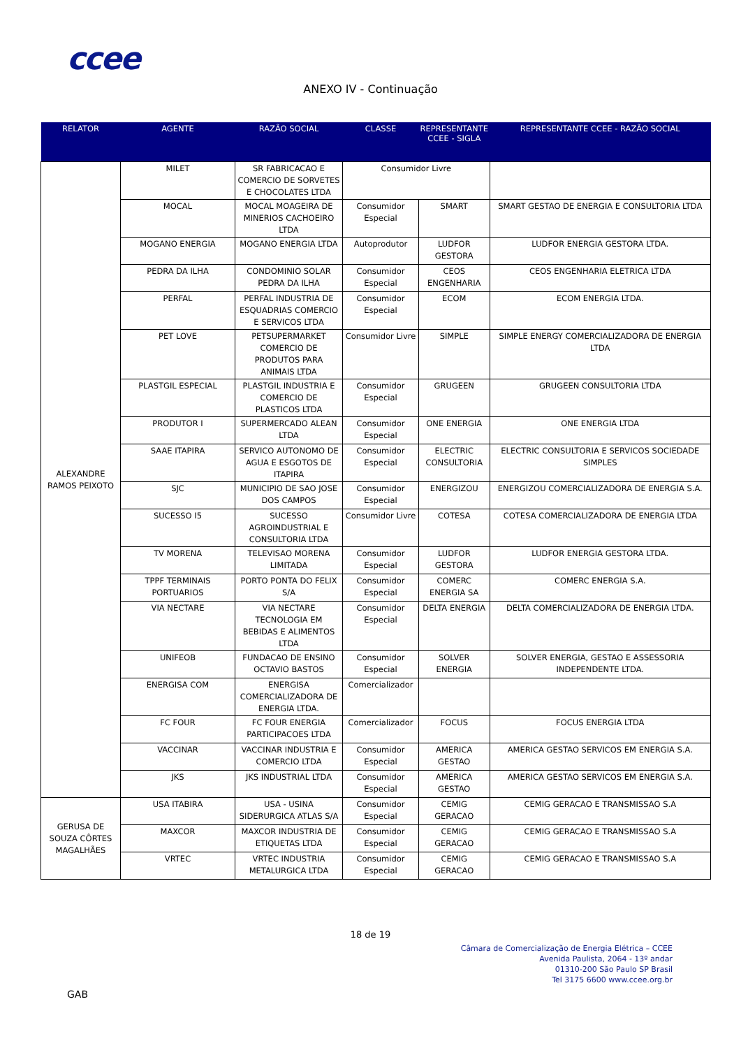ccee
ANEXO IV - Continuação
| RELATOR | AGENTE | RAZÃO SOCIAL | CLASSE | REPRESENTANTE CCEE - SIGLA | REPRESENTANTE CCEE - RAZÃO SOCIAL |
| --- | --- | --- | --- | --- | --- |
| ALEXANDRE RAMOS PEIXOTO | MILET | SR FABRICACAO E COMERCIO DE SORVETES E CHOCOLATES LTDA | Consumidor Livre | | |
| | MOCAL | MOCAL MOAGEIRA DE MINERIOS CACHOEIRO LTDA | Consumidor Especial | SMART | SMART GESTAO DE ENERGIA E CONSULTORIA LTDA |
| | MOGANO ENERGIA | MOGANO ENERGIA LTDA | Autoprodutor | LUDFOR GESTORA | LUDFOR ENERGIA GESTORA LTDA. |
| | PEDRA DA ILHA | CONDOMINIO SOLAR PEDRA DA ILHA | Consumidor Especial | CEOS ENGENHARIA | CEOS ENGENHARIA ELETRICA LTDA |
| | PERFAL | PERFAL INDUSTRIA DE ESQUADRIAS COMERCIO E SERVICOS LTDA | Consumidor Especial | ECOM | ECOM ENERGIA LTDA. |
| | PET LOVE | PETSUPERMARKET COMERCIO DE PRODUTOS PARA ANIMAIS LTDA | Consumidor Livre | SIMPLE | SIMPLE ENERGY COMERCIALIZADORA DE ENERGIA LTDA |
| | PLASTGIL ESPECIAL | PLASTGIL INDUSTRIA E COMERCIO DE PLASTICOS LTDA | Consumidor Especial | GRUGEEN | GRUGEEN CONSULTORIA LTDA |
| | PRODUTOR I | SUPERMERCADO ALEAN LTDA | Consumidor Especial | ONE ENERGIA | ONE ENERGIA LTDA |
| | SAAE ITAPIRA | SERVICO AUTONOMO DE AGUA E ESGOTOS DE ITAPIRA | Consumidor Especial | ELECTRIC CONSULTORIA | ELECTRIC CONSULTORIA E SERVICOS SOCIEDADE SIMPLES |
| | SJC | MUNICIPIO DE SAO JOSE DOS CAMPOS | Consumidor Especial | ENERGIZOU | ENERGIZOU COMERCIALIZADORA DE ENERGIA S.A. |
| | SUCESSO I5 | SUCESSO AGROINDUSTRIAL E CONSULTORIA LTDA | Consumidor Livre | COTESA | COTESA COMERCIALIZADORA DE ENERGIA LTDA |
| | TV MORENA | TELEVISAO MORENA LIMITADA | Consumidor Especial | LUDFOR GESTORA | LUDFOR ENERGIA GESTORA LTDA. |
| | TPPF TERMINAIS PORTUARIOS | PORTO PONTA DO FELIX S/A | Consumidor Especial | COMERC ENERGIA SA | COMERC ENERGIA S.A. |
| | VIA NECTARE | VIA NECTARE TECNOLOGIA EM BEBIDAS E ALIMENTOS LTDA | Consumidor Especial | DELTA ENERGIA | DELTA COMERCIALIZADORA DE ENERGIA LTDA. |
| | UNIFEOB | FUNDACAO DE ENSINO OCTAVIO BASTOS | Consumidor Especial | SOLVER ENERGIA | SOLVER ENERGIA, GESTAO E ASSESSORIA INDEPENDENTE LTDA. |
| | ENERGISA COM | ENERGISA COMERCIALIZADORA DE ENERGIA LTDA. | Comercializador | | |
| | FC FOUR | FC FOUR ENERGIA PARTICIPACOES LTDA | Comercializador | FOCUS | FOCUS ENERGIA LTDA |
| | VACCINAR | VACCINAR INDUSTRIA E COMERCIO LTDA | Consumidor Especial | AMERICA GESTAO | AMERICA GESTAO SERVICOS EM ENERGIA S.A. |
| | JKS | JKS INDUSTRIAL LTDA | Consumidor Especial | AMERICA GESTAO | AMERICA GESTAO SERVICOS EM ENERGIA S.A. |
| GERUSA DE SOUZA CÔRTES MAGALHÃES | USA ITABIRA | USA - USINA SIDERURGICA ATLAS S/A | Consumidor Especial | CEMIG GERACAO | CEMIG GERACAO E TRANSMISSAO S.A |
| | MAXCOR | MAXCOR INDUSTRIA DE ETIQUETAS LTDA | Consumidor Especial | CEMIG GERACAO | CEMIG GERACAO E TRANSMISSAO S.A |
| | VRTEC | VRTEC INDUSTRIA METALURGICA LTDA | Consumidor Especial | CEMIG GERACAO | CEMIG GERACAO E TRANSMISSAO S.A |
18 de 19
Câmara de Comercialização de Energia Elétrica – CCEE
Avenida Paulista, 2064 - 13º andar
01310-200 São Paulo SP Brasil
Tel 3175 6600 www.ccee.org.br
GAB